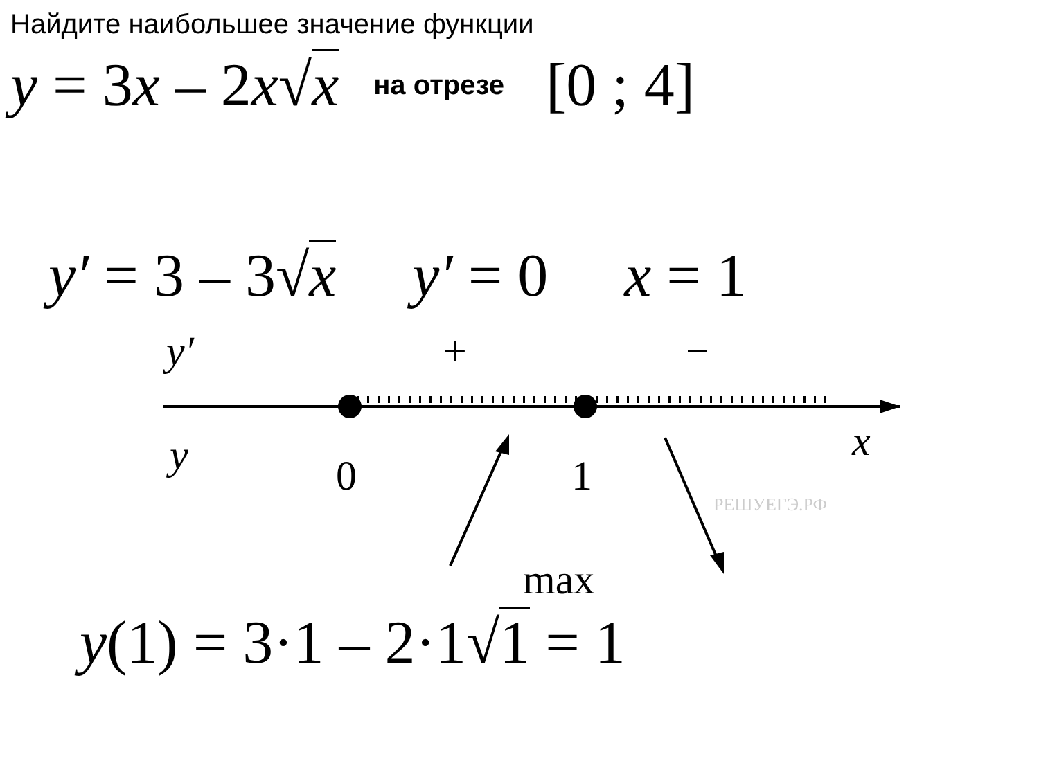Найдите наибольшее значение функции
y = 3x – 2x√x на отрезе [0 ; 4]
y′ = 3 – 3√x y′ = 0 x = 1
y′
+
−
y
0
1
x
РЕШУЕГЭ.РФ
max
y(1) = 3·1 – 2·1√1 = 1